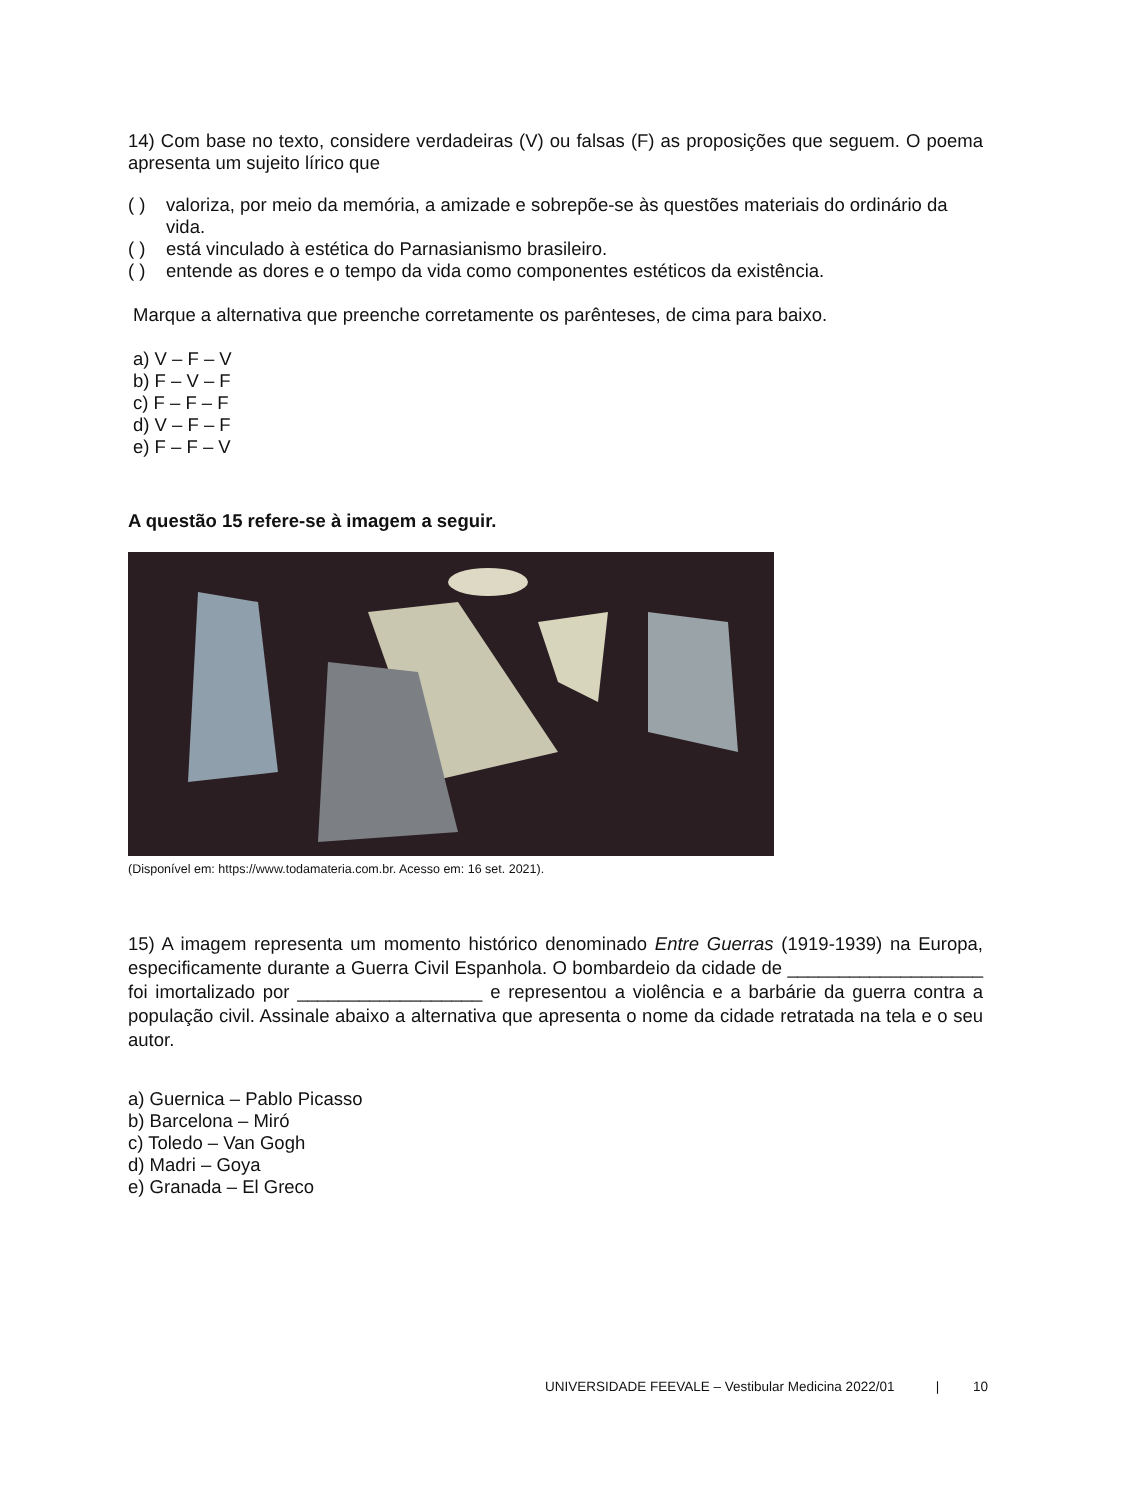14) Com base no texto, considere verdadeiras (V) ou falsas (F) as proposições que seguem. O poema apresenta um sujeito lírico que
( ) valoriza, por meio da memória, a amizade e sobrepõe-se às questões materiais do ordinário da vida.
( ) está vinculado à estética do Parnasianismo brasileiro.
( ) entende as dores e o tempo da vida como componentes estéticos da existência.
Marque a alternativa que preenche corretamente os parênteses, de cima para baixo.
a) V – F – V
b) F – V – F
c) F – F – F
d) V – F – F
e) F – F – V
A questão 15 refere-se à imagem a seguir.
(Disponível em: https://www.todamateria.com.br. Acesso em: 16 set. 2021).
15) A imagem representa um momento histórico denominado Entre Guerras (1919-1939) na Europa, especificamente durante a Guerra Civil Espanhola. O bombardeio da cidade de ___________________ foi imortalizado por __________________ e representou a violência e a barbárie da guerra contra a população civil. Assinale abaixo a alternativa que apresenta o nome da cidade retratada na tela e o seu autor.
a) Guernica – Pablo Picasso
b) Barcelona – Miró
c) Toledo – Van Gogh
d) Madri – Goya
e) Granada – El Greco
UNIVERSIDADE FEEVALE – Vestibular Medicina 2022/01 | 10